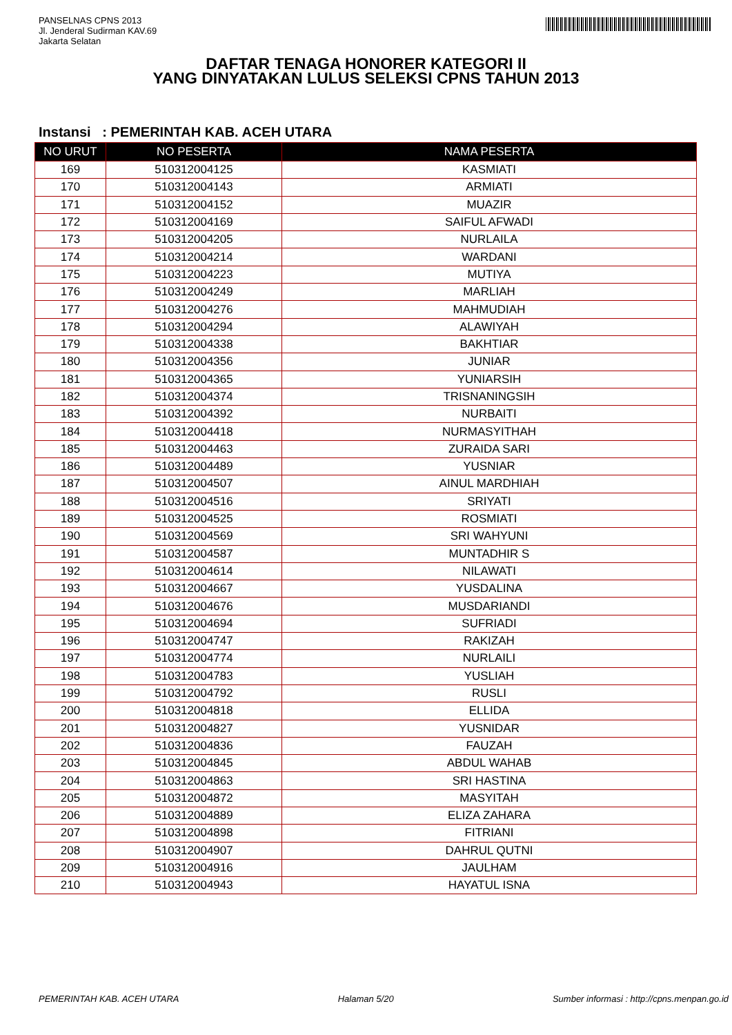PANSELNAS CPNS 2013
Jl. Jenderal Sudirman KAV.69
Jakarta Selatan
DAFTAR TENAGA HONORER KATEGORI II
YANG DINYATAKAN LULUS SELEKSI CPNS TAHUN 2013
Instansi : PEMERINTAH KAB. ACEH UTARA
| NO URUT | NO PESERTA | NAMA PESERTA |
| --- | --- | --- |
| 169 | 510312004125 | KASMIATI |
| 170 | 510312004143 | ARMIATI |
| 171 | 510312004152 | MUAZIR |
| 172 | 510312004169 | SAIFUL AFWADI |
| 173 | 510312004205 | NURLAILA |
| 174 | 510312004214 | WARDANI |
| 175 | 510312004223 | MUTIYA |
| 176 | 510312004249 | MARLIAH |
| 177 | 510312004276 | MAHMUDIAH |
| 178 | 510312004294 | ALAWIYAH |
| 179 | 510312004338 | BAKHTIAR |
| 180 | 510312004356 | JUNIAR |
| 181 | 510312004365 | YUNIARSIH |
| 182 | 510312004374 | TRISNANINGSIH |
| 183 | 510312004392 | NURBAITI |
| 184 | 510312004418 | NURMASYITHAH |
| 185 | 510312004463 | ZURAIDA SARI |
| 186 | 510312004489 | YUSNIAR |
| 187 | 510312004507 | AINUL MARDHIAH |
| 188 | 510312004516 | SRIYATI |
| 189 | 510312004525 | ROSMIATI |
| 190 | 510312004569 | SRI WAHYUNI |
| 191 | 510312004587 | MUNTADHIR S |
| 192 | 510312004614 | NILAWATI |
| 193 | 510312004667 | YUSDALINA |
| 194 | 510312004676 | MUSDARIANDI |
| 195 | 510312004694 | SUFRIADI |
| 196 | 510312004747 | RAKIZAH |
| 197 | 510312004774 | NURLAILI |
| 198 | 510312004783 | YUSLIAH |
| 199 | 510312004792 | RUSLI |
| 200 | 510312004818 | ELLIDA |
| 201 | 510312004827 | YUSNIDAR |
| 202 | 510312004836 | FAUZAH |
| 203 | 510312004845 | ABDUL WAHAB |
| 204 | 510312004863 | SRI HASTINA |
| 205 | 510312004872 | MASYITAH |
| 206 | 510312004889 | ELIZA ZAHARA |
| 207 | 510312004898 | FITRIANI |
| 208 | 510312004907 | DAHRUL QUTNI |
| 209 | 510312004916 | JAULHAM |
| 210 | 510312004943 | HAYATUL ISNA |
PEMERINTAH KAB. ACEH UTARA Halaman 5/20 Sumber informasi : http://cpns.menpan.go.id